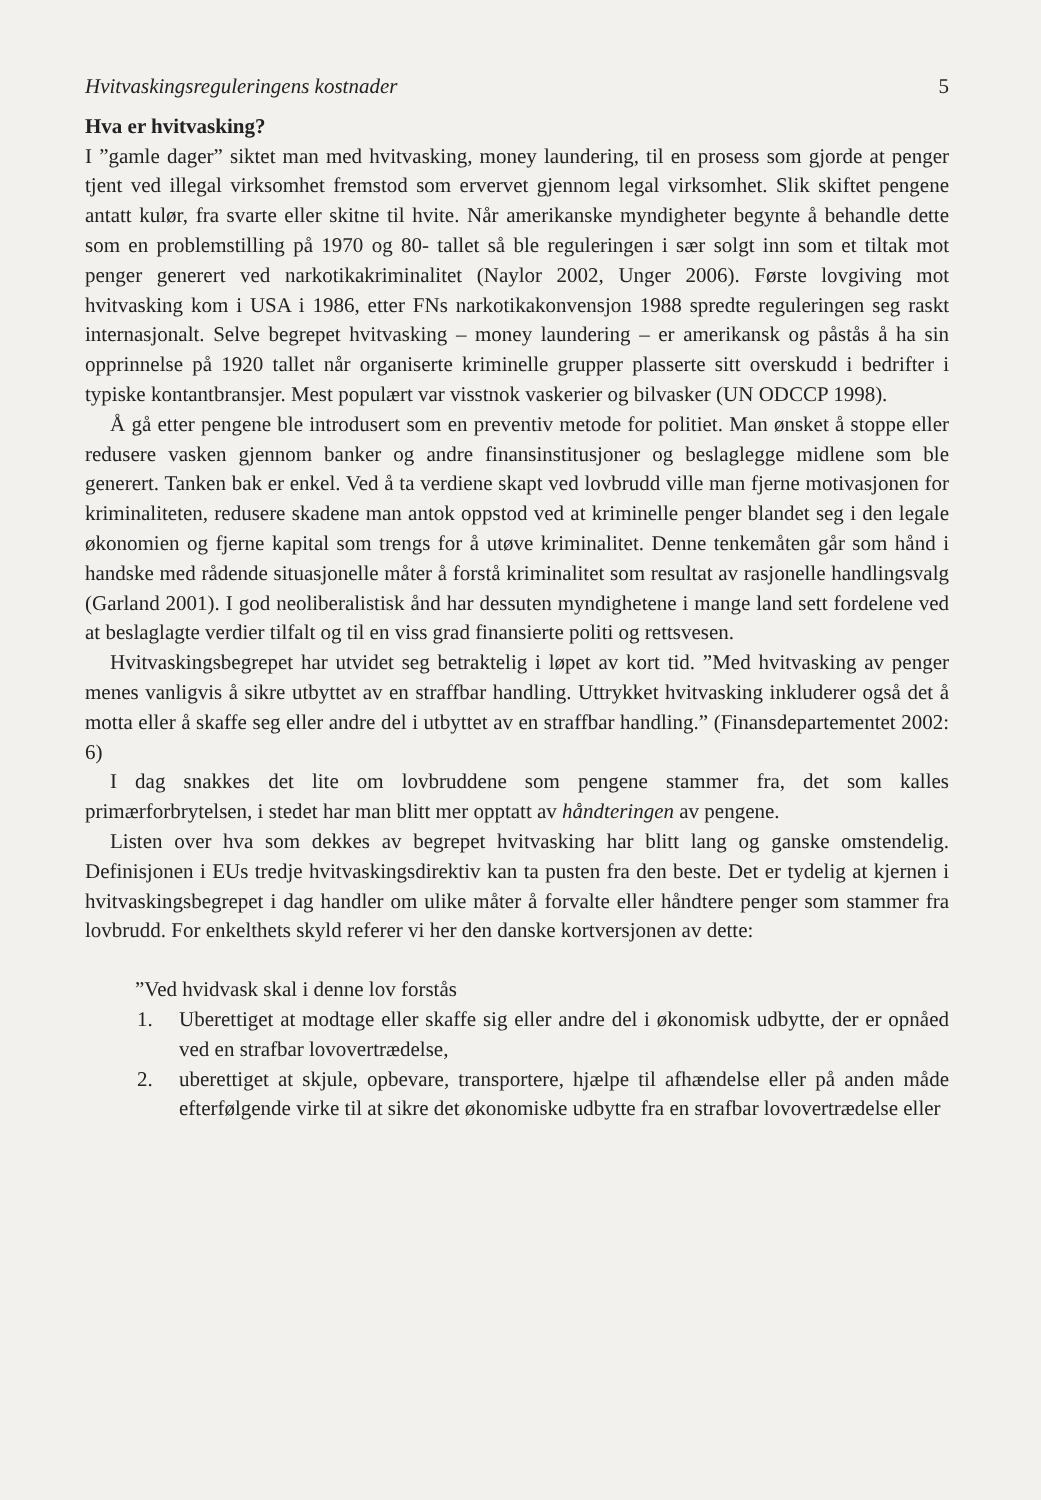Hvitvaskingsreguleringens kostnader 5
Hva er hvitvasking?
I ”gamle dager” siktet man med hvitvasking, money laundering, til en prosess som gjorde at penger tjent ved illegal virksomhet fremstod som ervervet gjennom legal virksomhet. Slik skiftet pengene antatt kulør, fra svarte eller skitne til hvite. Når amerikanske myndigheter begynte å behandle dette som en problemstilling på 1970 og 80- tallet så ble reguleringen i sær solgt inn som et tiltak mot penger generert ved narkotikakriminalitet (Naylor 2002, Unger 2006). Første lovgiving mot hvitvasking kom i USA i 1986, etter FNs narkotikakonvensjon 1988 spredte reguleringen seg raskt internasjonalt. Selve begrepet hvitvasking – money laundering – er amerikansk og påstås å ha sin opprinnelse på 1920 tallet når organiserte kriminelle grupper plasserte sitt overskudd i bedrifter i typiske kontantbransjer. Mest populært var visstnok vaskerier og bilvasker (UN ODCCP 1998).
Å gå etter pengene ble introdusert som en preventiv metode for politiet. Man ønsket å stoppe eller redusere vasken gjennom banker og andre finansinstitusjoner og beslaglegge midlene som ble generert. Tanken bak er enkel. Ved å ta verdiene skapt ved lovbrudd ville man fjerne motivasjonen for kriminaliteten, redusere skadene man antok oppstod ved at kriminelle penger blandet seg i den legale økonomien og fjerne kapital som trengs for å utøve kriminalitet. Denne tenkemåten går som hånd i handske med rådende situasjonelle måter å forstå kriminalitet som resultat av rasjonelle handlingsvalg (Garland 2001). I god neoliberalistisk ånd har dessuten myndighetene i mange land sett fordelene ved at beslaglagte verdier tilfalt og til en viss grad finansierte politi og rettsvesen.
Hvitvaskingsbegrepet har utvidet seg betraktelig i løpet av kort tid. ”Med hvitvasking av penger menes vanligvis å sikre utbyttet av en straffbar handling. Uttrykket hvitvasking inkluderer også det å motta eller å skaffe seg eller andre del i utbyttet av en straffbar handling.” (Finansdepartementet 2002: 6)
I dag snakkes det lite om lovbruddene som pengene stammer fra, det som kalles primærforbrytelsen, i stedet har man blitt mer opptatt av håndteringen av pengene.
Listen over hva som dekkes av begrepet hvitvasking har blitt lang og ganske omstendelig. Definisjonen i EUs tredje hvitvaskingsdirektiv kan ta pusten fra den beste. Det er tydelig at kjernen i hvitvaskingsbegrepet i dag handler om ulike måter å forvalte eller håndtere penger som stammer fra lovbrudd. For enkelthets skyld referer vi her den danske kortversjonen av dette:
”Ved hvidvask skal i denne lov forstås
1. Uberettiget at modtage eller skaffe sig eller andre del i økonomisk udbytte, der er opnåed ved en strafbar lovovertrædelse,
2. uberettiget at skjule, opbevare, transportere, hjælpe til afhændelse eller på anden måde efterfølgende virke til at sikre det økonomiske udbytte fra en strafbar lovovertrædelse eller